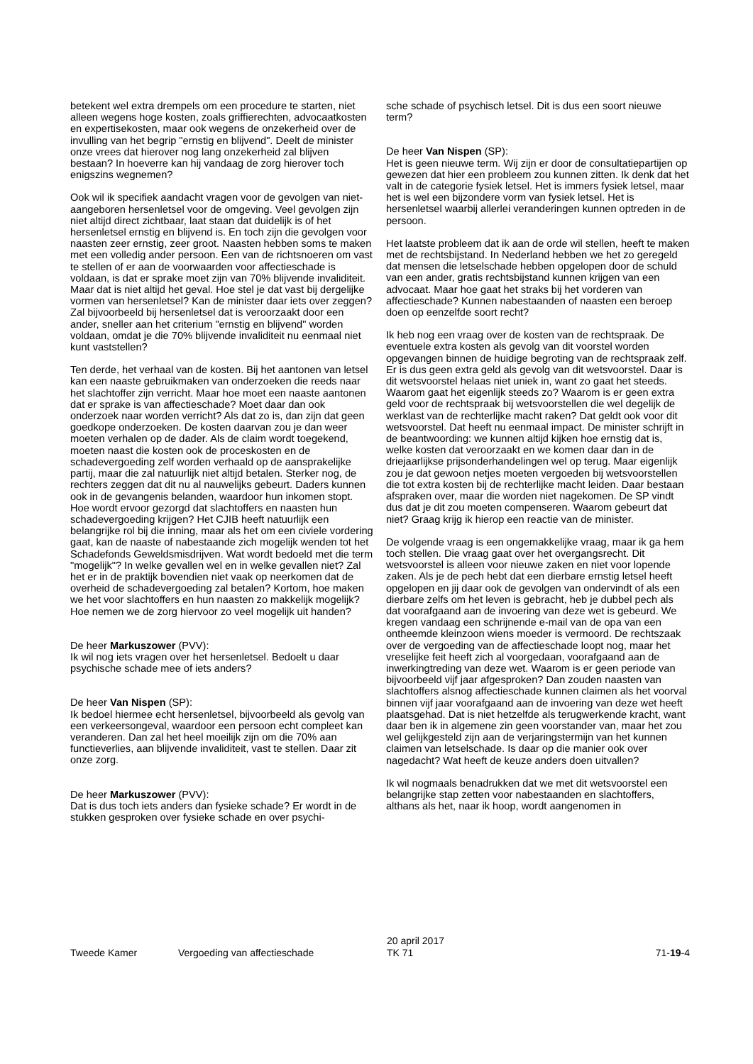betekent wel extra drempels om een procedure te starten, niet alleen wegens hoge kosten, zoals griffierechten, advocaatkosten en expertisekosten, maar ook wegens de onzekerheid over de invulling van het begrip "ernstig en blijvend". Deelt de minister onze vrees dat hierover nog lang onzekerheid zal blijven bestaan? In hoeverre kan hij vandaag de zorg hierover toch enigszins wegnemen?
Ook wil ik specifiek aandacht vragen voor de gevolgen van niet-aangeboren hersenletsel voor de omgeving. Veel gevolgen zijn niet altijd direct zichtbaar, laat staan dat duidelijk is of het hersenletsel ernstig en blijvend is. En toch zijn die gevolgen voor naasten zeer ernstig, zeer groot. Naasten hebben soms te maken met een volledig ander persoon. Een van de richtsnoeren om vast te stellen of er aan de voorwaarden voor affectieschade is voldaan, is dat er sprake moet zijn van 70% blijvende invaliditeit. Maar dat is niet altijd het geval. Hoe stel je dat vast bij dergelijke vormen van hersenletsel? Kan de minister daar iets over zeggen? Zal bijvoorbeeld bij hersenletsel dat is veroorzaakt door een ander, sneller aan het criterium "ernstig en blijvend" worden voldaan, omdat je die 70% blijvende invaliditeit nu eenmaal niet kunt vaststellen?
Ten derde, het verhaal van de kosten. Bij het aantonen van letsel kan een naaste gebruikmaken van onderzoeken die reeds naar het slachtoffer zijn verricht. Maar hoe moet een naaste aantonen dat er sprake is van affectieschade? Moet daar dan ook onderzoek naar worden verricht? Als dat zo is, dan zijn dat geen goedkope onderzoeken. De kosten daarvan zou je dan weer moeten verhalen op de dader. Als de claim wordt toegekend, moeten naast die kosten ook de proceskosten en de schadevergoeding zelf worden verhaald op de aansprakelijke partij, maar die zal natuurlijk niet altijd betalen. Sterker nog, de rechters zeggen dat dit nu al nauwelijks gebeurt. Daders kunnen ook in de gevangenis belanden, waardoor hun inkomen stopt. Hoe wordt ervoor gezorgd dat slachtoffers en naasten hun schadevergoeding krijgen? Het CJIB heeft natuurlijk een belangrijke rol bij die inning, maar als het om een civiele vordering gaat, kan de naaste of nabestaande zich mogelijk wenden tot het Schadefonds Geweldsmisdrijven. Wat wordt bedoeld met die term "mogelijk"? In welke gevallen wel en in welke gevallen niet? Zal het er in de praktijk bovendien niet vaak op neerkomen dat de overheid de schadevergoeding zal betalen? Kortom, hoe maken we het voor slachtoffers en hun naasten zo makkelijk mogelijk? Hoe nemen we de zorg hiervoor zo veel mogelijk uit handen?
De heer Markuszower (PVV):
Ik wil nog iets vragen over het hersenletsel. Bedoelt u daar psychische schade mee of iets anders?
De heer Van Nispen (SP):
Ik bedoel hiermee echt hersenletsel, bijvoorbeeld als gevolg van een verkeersongeval, waardoor een persoon echt compleet kan veranderen. Dan zal het heel moeilijk zijn om die 70% aan functieverlies, aan blijvende invaliditeit, vast te stellen. Daar zit onze zorg.
De heer Markuszower (PVV):
Dat is dus toch iets anders dan fysieke schade? Er wordt in de stukken gesproken over fysieke schade en over psychi-
sche schade of psychisch letsel. Dit is dus een soort nieuwe term?
De heer Van Nispen (SP):
Het is geen nieuwe term. Wij zijn er door de consultatiepartijen op gewezen dat hier een probleem zou kunnen zitten. Ik denk dat het valt in de categorie fysiek letsel. Het is immers fysiek letsel, maar het is wel een bijzondere vorm van fysiek letsel. Het is hersenletsel waarbij allerlei veranderingen kunnen optreden in de persoon.
Het laatste probleem dat ik aan de orde wil stellen, heeft te maken met de rechtsbijstand. In Nederland hebben we het zo geregeld dat mensen die letselschade hebben opgelopen door de schuld van een ander, gratis rechtsbijstand kunnen krijgen van een advocaat. Maar hoe gaat het straks bij het vorderen van affectieschade? Kunnen nabestaanden of naasten een beroep doen op eenzelfde soort recht?
Ik heb nog een vraag over de kosten van de rechtspraak. De eventuele extra kosten als gevolg van dit voorstel worden opgevangen binnen de huidige begroting van de rechtspraak zelf. Er is dus geen extra geld als gevolg van dit wetsvoorstel. Daar is dit wetsvoorstel helaas niet uniek in, want zo gaat het steeds. Waarom gaat het eigenlijk steeds zo? Waarom is er geen extra geld voor de rechtspraak bij wetsvoorstellen die wel degelijk de werklast van de rechterlijke macht raken? Dat geldt ook voor dit wetsvoorstel. Dat heeft nu eenmaal impact. De minister schrijft in de beantwoording: we kunnen altijd kijken hoe ernstig dat is, welke kosten dat veroorzaakt en we komen daar dan in de driejaarlijkse prijsonderhandelingen wel op terug. Maar eigenlijk zou je dat gewoon netjes moeten vergoeden bij wetsvoorstellen die tot extra kosten bij de rechterlijke macht leiden. Daar bestaan afspraken over, maar die worden niet nagekomen. De SP vindt dus dat je dit zou moeten compenseren. Waarom gebeurt dat niet? Graag krijg ik hierop een reactie van de minister.
De volgende vraag is een ongemakkelijke vraag, maar ik ga hem toch stellen. Die vraag gaat over het overgangsrecht. Dit wetsvoorstel is alleen voor nieuwe zaken en niet voor lopende zaken. Als je de pech hebt dat een dierbare ernstig letsel heeft opgelopen en jij daar ook de gevolgen van ondervindt of als een dierbare zelfs om het leven is gebracht, heb je dubbel pech als dat voorafgaand aan de invoering van deze wet is gebeurd. We kregen vandaag een schrijnende e-mail van de opa van een ontheemde kleinzoon wiens moeder is vermoord. De rechtszaak over de vergoeding van de affectieschade loopt nog, maar het vreselijke feit heeft zich al voorgedaan, voorafgaand aan de inwerkingtreding van deze wet. Waarom is er geen periode van bijvoorbeeld vijf jaar afgesproken? Dan zouden naasten van slachtoffers alsnog affectieschade kunnen claimen als het voorval binnen vijf jaar voorafgaand aan de invoering van deze wet heeft plaatsgehad. Dat is niet hetzelfde als terugwerkende kracht, want daar ben ik in algemene zin geen voorstander van, maar het zou wel gelijkgesteld zijn aan de verjaringstermijn van het kunnen claimen van letselschade. Is daar op die manier ook over nagedacht? Wat heeft de keuze anders doen uitvallen?
Ik wil nogmaals benadrukken dat we met dit wetsvoorstel een belangrijke stap zetten voor nabestaanden en slachtoffers, althans als het, naar ik hoop, wordt aangenomen in
Tweede Kamer Vergoeding van affectieschade
20 april 2017
TK 71
71-19-4